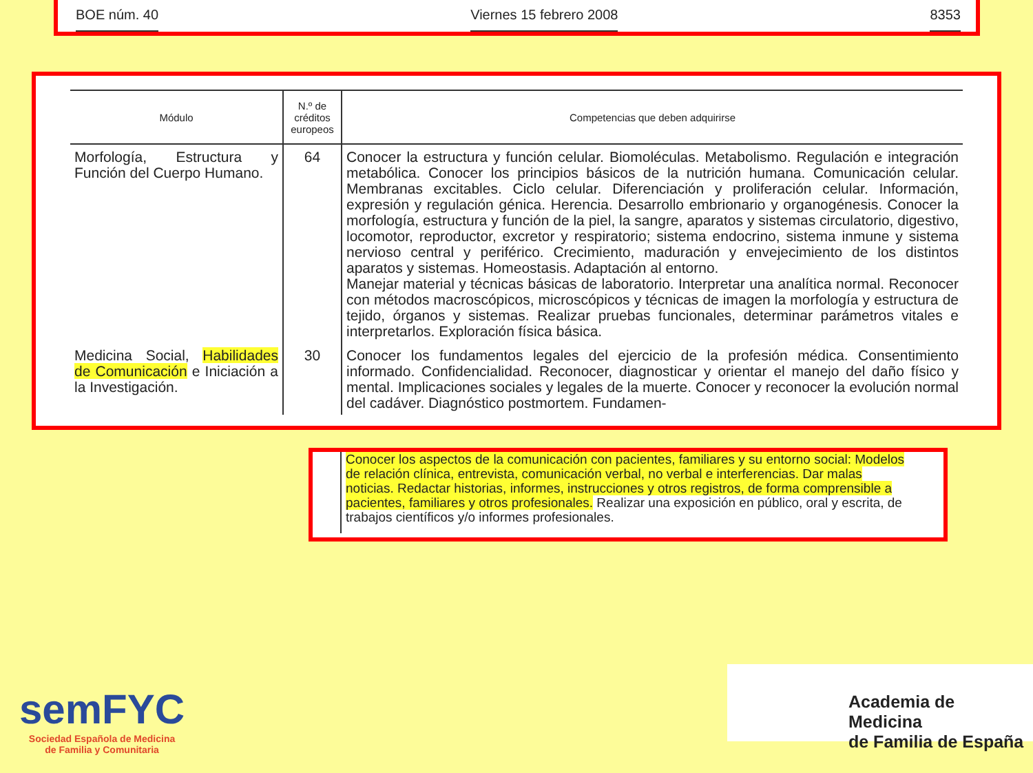BOE núm. 40 Viernes 15 febrero 2008 8353
| Módulo | N.º de créditos europeos | Competencias que deben adquirirse |
| --- | --- | --- |
| Morfología, Estructura y Función del Cuerpo Humano. | 64 | Conocer la estructura y función celular. Biomoléculas. Metabolismo. Regulación e integración metabólica. Conocer los principios básicos de la nutrición humana. Comunicación celular. Membranas excitables. Ciclo celular. Diferenciación y proliferación celular. Información, expresión y regulación génica. Herencia. Desarrollo embrionario y organogénesis. Conocer la morfología, estructura y función de la piel, la sangre, aparatos y sistemas circulatorio, digestivo, locomotor, reproductor, excretor y respiratorio; sistema endocrino, sistema inmune y sistema nervioso central y periférico. Crecimiento, maduración y envejecimiento de los distintos aparatos y sistemas. Homeostasis. Adaptación al entorno. Manejar material y técnicas básicas de laboratorio. Interpretar una analítica normal. Reconocer con métodos macroscópicos, microscópicos y técnicas de imagen la morfología y estructura de tejido, órganos y sistemas. Realizar pruebas funcionales, determinar parámetros vitales e interpretarlos. Exploración física básica. |
| Medicina Social, Habilidades de Comunicación e Iniciación a la Investigación. | 30 | Conocer los fundamentos legales del ejercicio de la profesión médica. Consentimiento informado. Confidencialidad. Reconocer, diagnosticar y orientar el manejo del daño físico y mental. Implicaciones sociales y legales de la muerte. Conocer y reconocer la evolución normal del cadáver. Diagnóstico postmortem. Fundamen- |
Conocer los aspectos de la comunicación con pacientes, familiares y su entorno social: Modelos de relación clínica, entrevista, comunicación verbal, no verbal e interferencias. Dar malas noticias. Redactar historias, informes, instrucciones y otros registros, de forma comprensible a pacientes, familiares y otros profesionales. Realizar una exposición en público, oral y escrita, de trabajos científicos y/o informes profesionales.
semFYC
Sociedad Española de Medicina
de Familia y Comunitaria
Academia de Medicina
de Familia de España